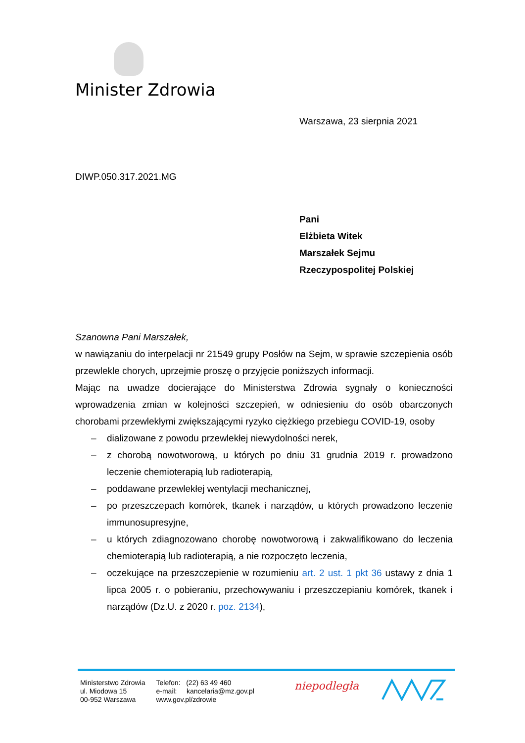Minister Zdrowia
Warszawa, 23 sierpnia 2021
DIWP.050.317.2021.MG
Pani
Elżbieta Witek
Marszałek Sejmu
Rzeczypospolitej Polskiej
Szanowna Pani Marszałek,
w nawiązaniu do interpelacji nr 21549 grupy Posłów na Sejm, w sprawie szczepienia osób przewlekle chorych, uprzejmie proszę o przyjęcie poniższych informacji.
Mając na uwadze docierające do Ministerstwa Zdrowia sygnały o konieczności wprowadzenia zmian w kolejności szczepień, w odniesieniu do osób obarczonych chorobami przewlekłymi zwiększającymi ryzyko ciężkiego przebiegu COVID-19, osoby
– dializowane z powodu przewlekłej niewydolności nerek,
– z chorobą nowotworową, u których po dniu 31 grudnia 2019 r. prowadzono leczenie chemioterapią lub radioterapią,
– poddawane przewlekłej wentylacji mechanicznej,
– po przeszczepach komórek, tkanek i narządów, u których prowadzono leczenie immunosupresyjne,
– u których zdiagnozowano chorobę nowotworową i zakwalifikowano do leczenia chemioterapią lub radioterapią, a nie rozpoczęto leczenia,
– oczekujące na przeszczepienie w rozumieniu art. 2 ust. 1 pkt 36 ustawy z dnia 1 lipca 2005 r. o pobieraniu, przechowywaniu i przeszczepianiu komórek, tkanek i narządów (Dz.U. z 2020 r. poz. 2134),
Ministerstwo Zdrowia
ul. Miodowa 15
00-952 Warszawa
Telefon: (22) 63 49 460
e-mail: kancelaria@mz.gov.pl
www.gov.pl/zdrowie
niepodległa